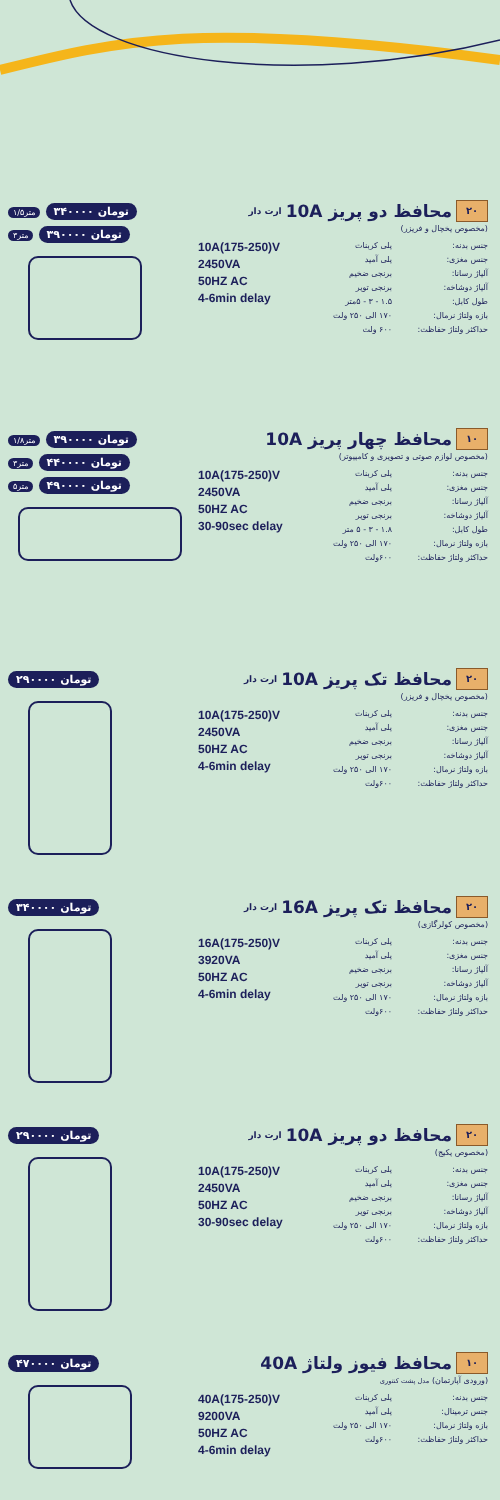۱/۵متر ۳۴۰۰۰۰ تومان
۳متر ۳۹۰۰۰۰ تومان
۲۰ محافظ دو پریز 10A ارت دار
(مخصوص یخچال و فریزر)
10A(175-250)V
2450VA
50HZ AC
4-6min delay
جنس بدنه: پلی کربنات
جنس مغزی: پلی آمید
آلیاژ رسانا: برنجی ضخیم
آلیاژ دوشاخه: برنجی توپر
طول کابل: ۱.۵ - ۳ - ۵متر
بازه ولتاژ نرمال: ۱۷۰ الی ۲۵۰ ولت
حداکثر ولتاژ حفاظت: ۶۰۰ ولت
۱/۸متر ۳۹۰۰۰۰ تومان
۳متر ۴۴۰۰۰۰ تومان
۵متر ۴۹۰۰۰۰ تومان
۱۰ محافظ چهار پریز 10A
(مخصوص لوازم صوتی و تصویری و کامپیوتر)
10A(175-250)V
2450VA
50HZ AC
30-90sec delay
جنس بدنه: پلی کربنات
جنس مغزی: پلی آمید
آلیاژ رسانا: برنجی ضخیم
آلیاژ دوشاخه: برنجی توپر
طول کابل: ۱.۸ - ۳ - ۵ متر
بازه ولتاژ نرمال: ۱۷۰ الی ۲۵۰ ولت
حداکثر ولتاژ حفاظت: ۶۰۰ولت
۲۹۰۰۰۰ تومان
۲۰ محافظ تک پریز 10A ارت دار
(مخصوص یخچال و فریزر)
10A(175-250)V
2450VA
50HZ AC
4-6min delay
جنس بدنه: پلی کربنات
جنس مغزی: پلی آمید
آلیاژ رسانا: برنجی ضخیم
آلیاژ دوشاخه: برنجی توپر
بازه ولتاژ نرمال: ۱۷۰ الی ۲۵۰ ولت
حداکثر ولتاژ حفاظت: ۶۰۰ولت
۳۴۰۰۰۰ تومان
۲۰ محافظ تک پریز 16A ارت دار
(مخصوص کولرگازی)
16A(175-250)V
3920VA
50HZ AC
4-6min delay
جنس بدنه: پلی کربنات
جنس مغزی: پلی آمید
آلیاژ رسانا: برنجی ضخیم
آلیاژ دوشاخه: برنجی توپر
بازه ولتاژ نرمال: ۱۷۰ الی ۲۵۰ ولت
حداکثر ولتاژ حفاظت: ۶۰۰ولت
۲۹۰۰۰۰ تومان
۲۰ محافظ دو پریز 10A ارت دار
(مخصوص پکیج)
10A(175-250)V
2450VA
50HZ AC
30-90sec delay
جنس بدنه: پلی کربنات
جنس مغزی: پلی آمید
آلیاژ رسانا: برنجی ضخیم
آلیاژ دوشاخه: برنجی توپر
بازه ولتاژ نرمال: ۱۷۰ الی ۲۵۰ ولت
حداکثر ولتاژ حفاظت: ۶۰۰ولت
۴۷۰۰۰۰ تومان
۱۰ محافظ فیوز ولتاژ 40A
(ورودی آپارتمان) مدل پشت کنتوری
40A(175-250)V
9200VA
50HZ AC
4-6min delay
جنس بدنه: پلی کربنات
جنس ترمینال: پلی آمید
بازه ولتاژ نرمال: ۱۷۰ الی ۲۵۰ ولت
حداکثر ولتاژ حفاظت: ۶۰۰ولت